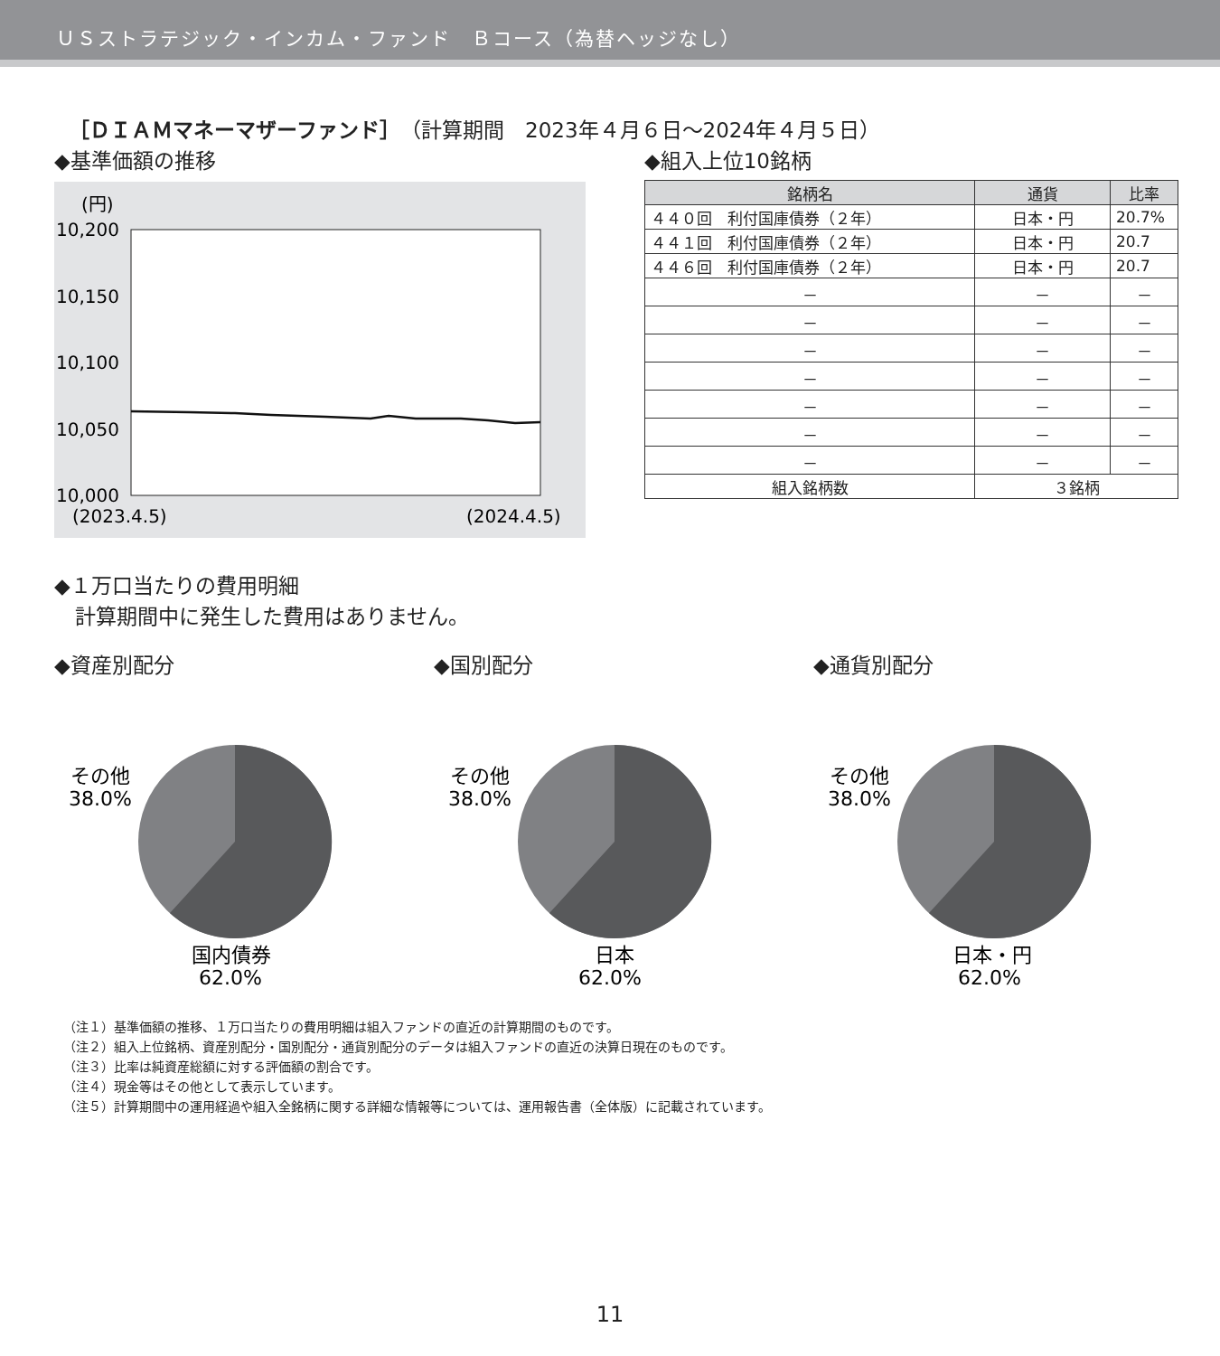ＵＳストラテジック・インカム・ファンド　Ｂコース（為替ヘッジなし）
［ＤＩＡＭマネーマザーファンド］（計算期間　2023年４月６日～2024年４月５日）
◆基準価額の推移
(円)
10,200
10,150
10,100
10,050
10,000
(2023.4.5)
(2024.4.5)
◆組入上位10銘柄
| 銘柄名 | 通貨 | 比率 |
| --- | --- | --- |
| ４４０回 利付国庫債券（２年） | 日本・円 | 20.7% |
| ４４１回 利付国庫債券（２年） | 日本・円 | 20.7 |
| ４４６回 利付国庫債券（２年） | 日本・円 | 20.7 |
| － | － | － |
| － | － | － |
| － | － | － |
| － | － | － |
| － | － | － |
| － | － | － |
| － | － | － |
| 組入銘柄数 | ３銘柄 | |
◆１万口当たりの費用明細
　計算期間中に発生した費用はありません。
◆資産別配分
その他
38.0%
国内債券
62.0%
◆国別配分
その他
38.0%
日本
62.0%
◆通貨別配分
その他
38.0%
日本・円
62.0%
（注１）基準価額の推移、１万口当たりの費用明細は組入ファンドの直近の計算期間のものです。
（注２）組入上位銘柄、資産別配分・国別配分・通貨別配分のデータは組入ファンドの直近の決算日現在のものです。
（注３）比率は純資産総額に対する評価額の割合です。
（注４）現金等はその他として表示しています。
（注５）計算期間中の運用経過や組入全銘柄に関する詳細な情報等については、運用報告書（全体版）に記載されています。
11